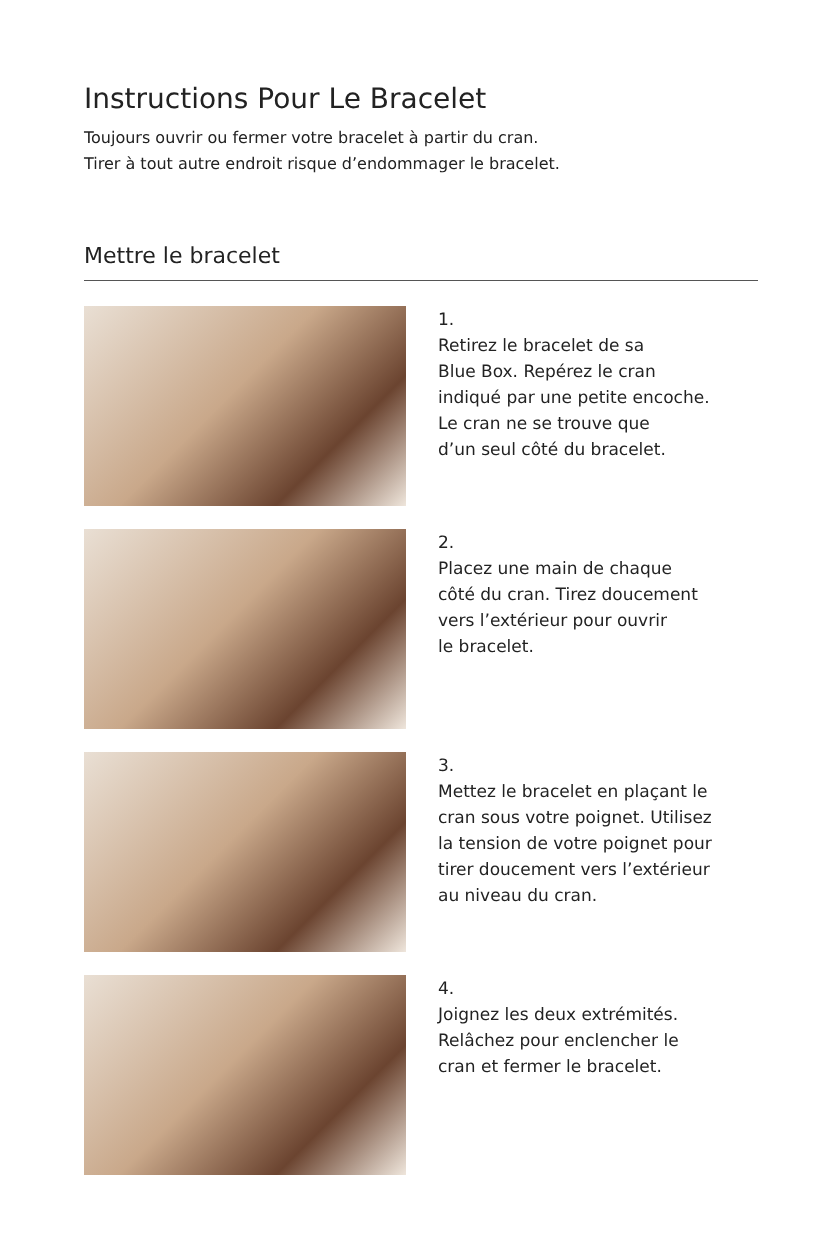Instructions Pour Le Bracelet
Toujours ouvrir ou fermer votre bracelet à partir du cran.
Tirer à tout autre endroit risque d’endommager le bracelet.
Mettre le bracelet
1.
Retirez le bracelet de sa
Blue Box. Repérez le cran
indiqué par une petite encoche.
Le cran ne se trouve que
d’un seul côté du bracelet.
2.
Placez une main de chaque
côté du cran. Tirez doucement
vers l’extérieur pour ouvrir
le bracelet.
3.
Mettez le bracelet en plaçant le
cran sous votre poignet. Utilisez
la tension de votre poignet pour
tirer doucement vers l’extérieur
au niveau du cran.
4.
Joignez les deux extrémités.
Relâchez pour enclencher le
cran et fermer le bracelet.